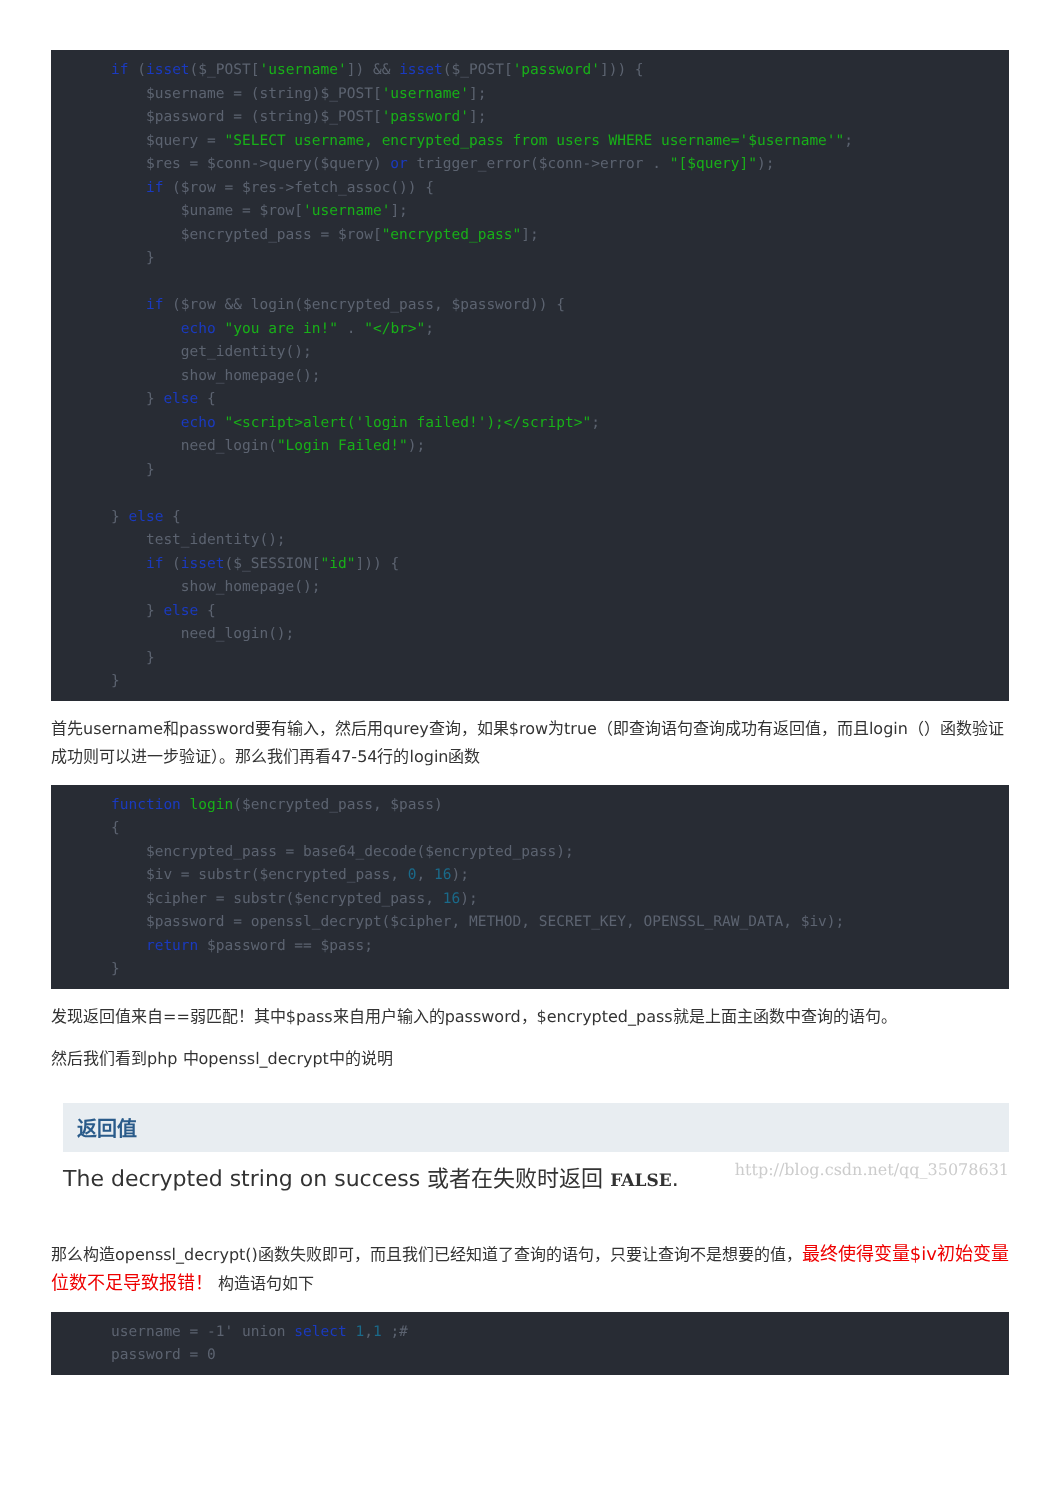if (isset($_POST['username']) && isset($_POST['password'])) {
    $username = (string)$_POST['username'];
    $password = (string)$_POST['password'];
    $query = "SELECT username, encrypted_pass from users WHERE username='$username'";
    $res = $conn->query($query) or trigger_error($conn->error . "[$query]");
    if ($row = $res->fetch_assoc()) {
        $uname = $row['username'];
        $encrypted_pass = $row["encrypted_pass"];
    }

    if ($row && login($encrypted_pass, $password)) {
        echo "you are in!" . "</br>";
        get_identity();
        show_homepage();
    } else {
        echo "<script>alert('login failed!');</script>";
        need_login("Login Failed!");
    }

} else {
    test_identity();
    if (isset($_SESSION["id"])) {
        show_homepage();
    } else {
        need_login();
    }
}
首先username和password要有输入，然后用qurey查询，如果$row为true（即查询语句查询成功有返回值，而且login（）函数验证成功则可以进一步验证）。那么我们再看47-54行的login函数
function login($encrypted_pass, $pass)
{
    $encrypted_pass = base64_decode($encrypted_pass);
    $iv = substr($encrypted_pass, 0, 16);
    $cipher = substr($encrypted_pass, 16);
    $password = openssl_decrypt($cipher, METHOD, SECRET_KEY, OPENSSL_RAW_DATA, $iv);
    return $password == $pass;
}
发现返回值来自==弱匹配！其中$pass来自用户输入的password，$encrypted_pass就是上面主函数中查询的语句。
然后我们看到php 中openssl_decrypt中的说明
返回值
The decrypted string on success 或者在失败时返回 FALSE. http://blog.csdn.net/qq_35078631
那么构造openssl_decrypt()函数失败即可，而且我们已经知道了查询的语句，只要让查询不是想要的值，最终使得变量$iv初始变量位数不足导致报错！ 构造语句如下
username = -1' union select 1,1 ;#
password = 0